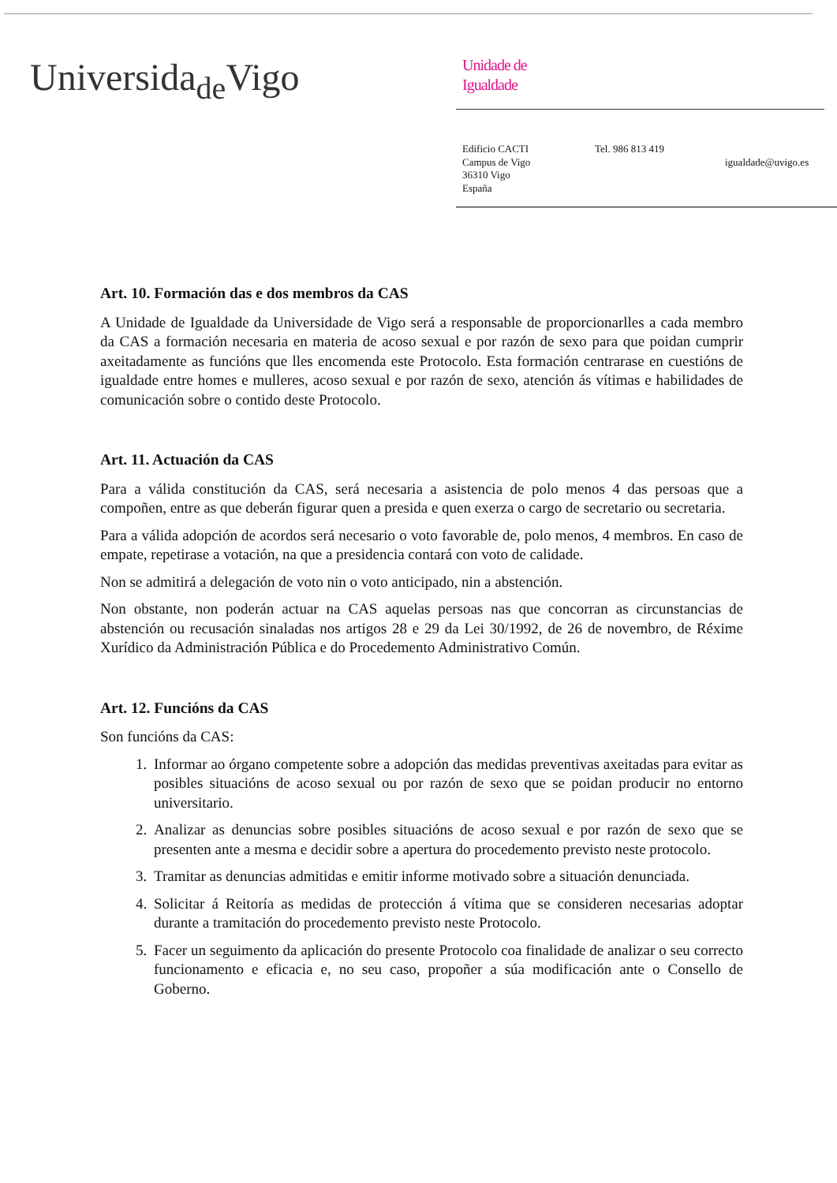Universida<sub>de</sub>Vigo
Unidade de
Igualdade
Edificio CACTI
Campus de Vigo
36310 Vigo
España
Tel. 986 813 419
igualdade@uvigo.es
Art. 10. Formación das e dos membros da CAS
A Unidade de Igualdade da Universidade de Vigo será a responsable de proporcionarlles a cada membro da CAS a formación necesaria en materia de acoso sexual e por razón de sexo para que poidan cumprir axeitadamente as funcións que lles encomenda este Protocolo. Esta formación centrarase en cuestións de igualdade entre homes e mulleres, acoso sexual e por razón de sexo, atención ás vítimas e habilidades de comunicación sobre o contido deste Protocolo.
Art. 11. Actuación da CAS
Para a válida constitución da CAS, será necesaria a asistencia de polo menos 4 das persoas que a compoñen, entre as que deberán figurar quen a presida e quen exerza o cargo de secretario ou secretaria.
Para a válida adopción de acordos será necesario o voto favorable de, polo menos, 4 membros. En caso de empate, repetirase a votación, na que a presidencia contará con voto de calidade.
Non se admitirá a delegación de voto nin o voto anticipado, nin a abstención.
Non obstante, non poderán actuar na CAS aquelas persoas nas que concorran as circunstancias de abstención ou recusación sinaladas nos artigos 28 e 29 da Lei 30/1992, de 26 de novembro, de Réxime Xurídico da Administración Pública e do Procedemento Administrativo Común.
Art. 12. Funcións da CAS
Son funcións da CAS:
1. Informar ao órgano competente sobre a adopción das medidas preventivas axeitadas para evitar as posibles situacións de acoso sexual ou por razón de sexo que se poidan producir no entorno universitario.
2. Analizar as denuncias sobre posibles situacións de acoso sexual e por razón de sexo que se presenten ante a mesma e decidir sobre a apertura do procedemento previsto neste protocolo.
3. Tramitar as denuncias admitidas e emitir informe motivado sobre a situación denunciada.
4. Solicitar á Reitoría as medidas de protección á vítima que se consideren necesarias adoptar durante a tramitación do procedemento previsto neste Protocolo.
5. Facer un seguimento da aplicación do presente Protocolo coa finalidade de analizar o seu correcto funcionamento e eficacia e, no seu caso, propoñer a súa modificación ante o Consello de Goberno.